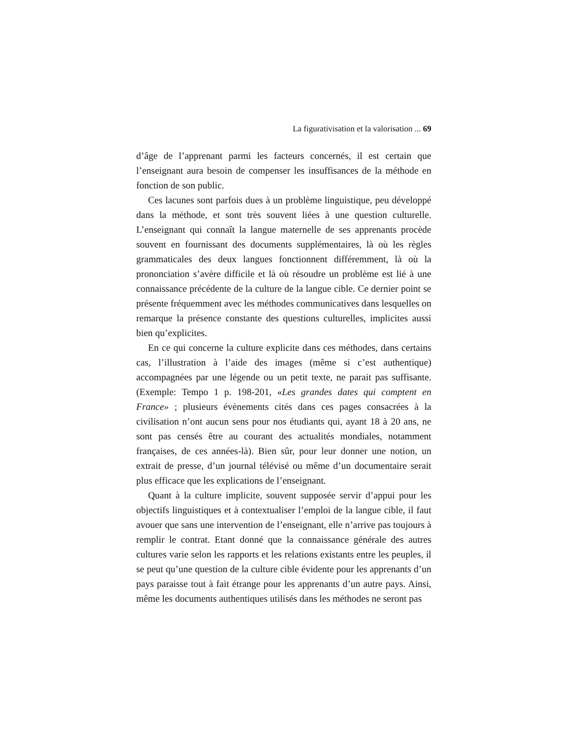La figurativisation et la valorisation ... 69
d’âge de l’apprenant parmi les facteurs concernés, il est certain que l’enseignant aura besoin de compenser les insuffisances de la méthode en fonction de son public.
Ces lacunes sont parfois dues à un problème linguistique, peu développé dans la méthode, et sont très souvent liées à une question culturelle. L’enseignant qui connaît la langue maternelle de ses apprenants procède souvent en fournissant des documents supplémentaires, là où les règles grammaticales des deux langues fonctionnent différemment, là où la prononciation s’avère difficile et là où résoudre un problème est lié à une connaissance précédente de la culture de la langue cible. Ce dernier point se présente fréquemment avec les méthodes communicatives dans lesquelles on remarque la présence constante des questions culturelles, implicites aussi bien qu’explicites.
En ce qui concerne la culture explicite dans ces méthodes, dans certains cas, l’illustration à l’aide des images (même si c’est authentique) accompagnées par une légende ou un petit texte, ne parait pas suffisante. (Exemple: Tempo 1 p. 198-201, «Les grandes dates qui comptent en France» ; plusieurs évènements cités dans ces pages consacrées à la civilisation n’ont aucun sens pour nos étudiants qui, ayant 18 à 20 ans, ne sont pas censés être au courant des actualités mondiales, notamment françaises, de ces années-là). Bien sûr, pour leur donner une notion, un extrait de presse, d’un journal télévisé ou même d’un documentaire serait plus efficace que les explications de l’enseignant.
Quant à la culture implicite, souvent supposée servir d’appui pour les objectifs linguistiques et à contextualiser l’emploi de la langue cible, il faut avouer que sans une intervention de l’enseignant, elle n’arrive pas toujours à remplir le contrat. Etant donné que la connaissance générale des autres cultures varie selon les rapports et les relations existants entre les peuples, il se peut qu’une question de la culture cible évidente pour les apprenants d’un pays paraisse tout à fait étrange pour les apprenants d’un autre pays. Ainsi, même les documents authentiques utilisés dans les méthodes ne seront pas